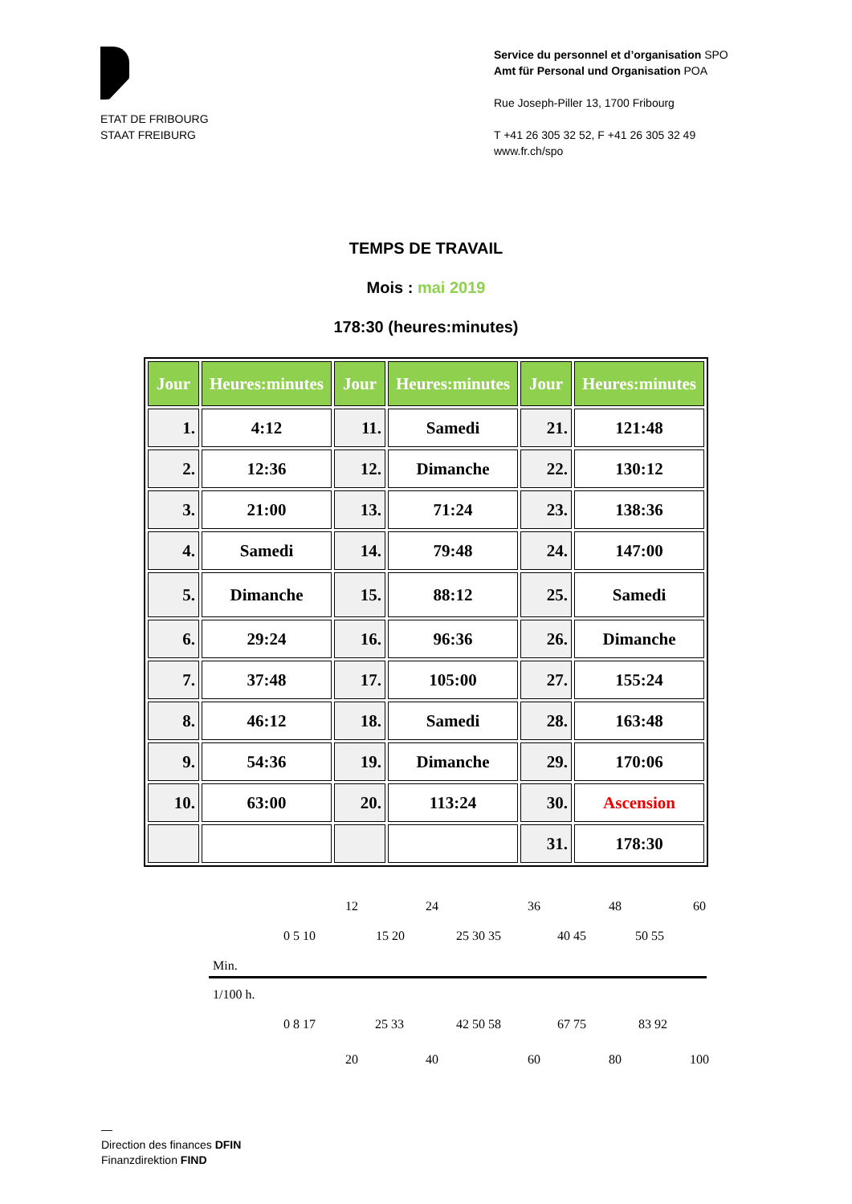ETAT DE FRIBOURG
STAAT FREIBURG
Service du personnel et d’organisation SPO
Amt für Personal und Organisation POA
Rue Joseph-Piller 13, 1700 Fribourg
T +41 26 305 32 52, F +41 26 305 32 49
www.fr.ch/spo
TEMPS DE TRAVAIL
Mois : mai 2019
178:30 (heures:minutes)
| Jour | Heures:minutes | Jour | Heures:minutes | Jour | Heures:minutes |
| --- | --- | --- | --- | --- | --- |
| 1. | 4:12 | 11. | Samedi | 21. | 121:48 |
| 2. | 12:36 | 12. | Dimanche | 22. | 130:12 |
| 3. | 21:00 | 13. | 71:24 | 23. | 138:36 |
| 4. | Samedi | 14. | 79:48 | 24. | 147:00 |
| 5. | Dimanche | 15. | 88:12 | 25. | Samedi |
| 6. | 29:24 | 16. | 96:36 | 26. | Dimanche |
| 7. | 37:48 | 17. | 105:00 | 27. | 155:24 |
| 8. | 46:12 | 18. | Samedi | 28. | 163:48 |
| 9. | 54:36 | 19. | Dimanche | 29. | 170:06 |
| 10. | 63:00 | 20. | 113:24 | 30. | Ascension |
| | | | | 31. | 178:30 |
12 24 36 48 60
0 5 10 15 20 25 30 35 40 45 50 55
Min.
1/100 h.
0 8 17 25 33 42 50 58 67 75 83 92
20 40 60 80 100
—
Direction des finances DFIN
Finanzdirektion FIND